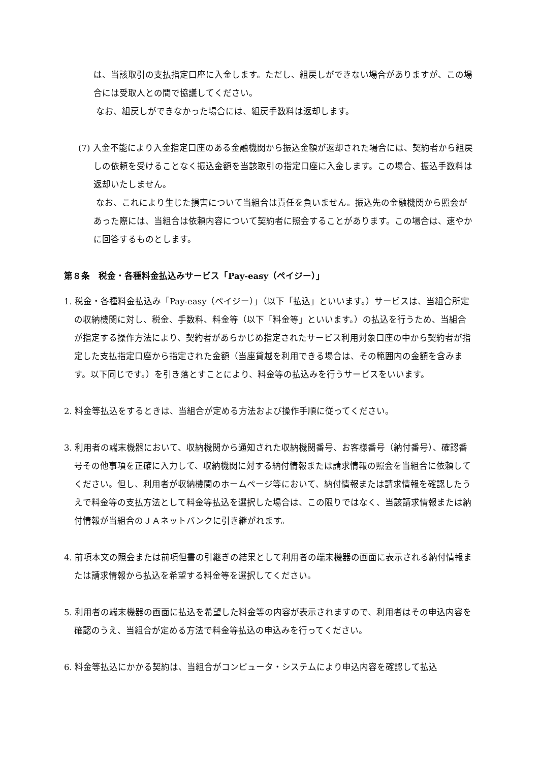は、当該取引の支払指定口座に入金します。ただし、組戻しができない場合がありますが、この場合には受取人との間で協議してください。
なお、組戻しができなかった場合には、組戻手数料は返却します。
(7) 入金不能により入金指定口座のある金融機関から振込金額が返却された場合には、契約者から組戻しの依頼を受けることなく振込金額を当該取引の指定口座に入金します。この場合、振込手数料は返却いたしません。
なお、これにより生じた損害について当組合は責任を負いません。振込先の金融機関から照会があった際には、当組合は依頼内容について契約者に照会することがあります。この場合は、速やかに回答するものとします。
第８条　税金・各種料金払込みサービス「Pay-easy（ペイジー）」
1. 税金・各種料金払込み「Pay-easy（ペイジー）」（以下「払込」といいます。）サービスは、当組合所定の収納機関に対し、税金、手数料、料金等（以下「料金等」といいます。）の払込を行うため、当組合が指定する操作方法により、契約者があらかじめ指定されたサービス利用対象口座の中から契約者が指定した支払指定口座から指定された金額（当座貸越を利用できる場合は、その範囲内の金額を含みます。以下同じです。）を引き落とすことにより、料金等の払込みを行うサービスをいいます。
2. 料金等払込をするときは、当組合が定める方法および操作手順に従ってください。
3. 利用者の端末機器において、収納機関から通知された収納機関番号、お客様番号（納付番号）、確認番号その他事項を正確に入力して、収納機関に対する納付情報または請求情報の照会を当組合に依頼してください。但し、利用者が収納機関のホームページ等において、納付情報または請求情報を確認したうえで料金等の支払方法として料金等払込を選択した場合は、この限りではなく、当該請求情報または納付情報が当組合のＪＡネットバンクに引き継がれます。
4. 前項本文の照会または前項但書の引継ぎの結果として利用者の端末機器の画面に表示される納付情報または請求情報から払込を希望する料金等を選択してください。
5. 利用者の端末機器の画面に払込を希望した料金等の内容が表示されますので、利用者はその申込内容を確認のうえ、当組合が定める方法で料金等払込の申込みを行ってください。
6. 料金等払込にかかる契約は、当組合がコンピュータ・システムにより申込内容を確認して払込